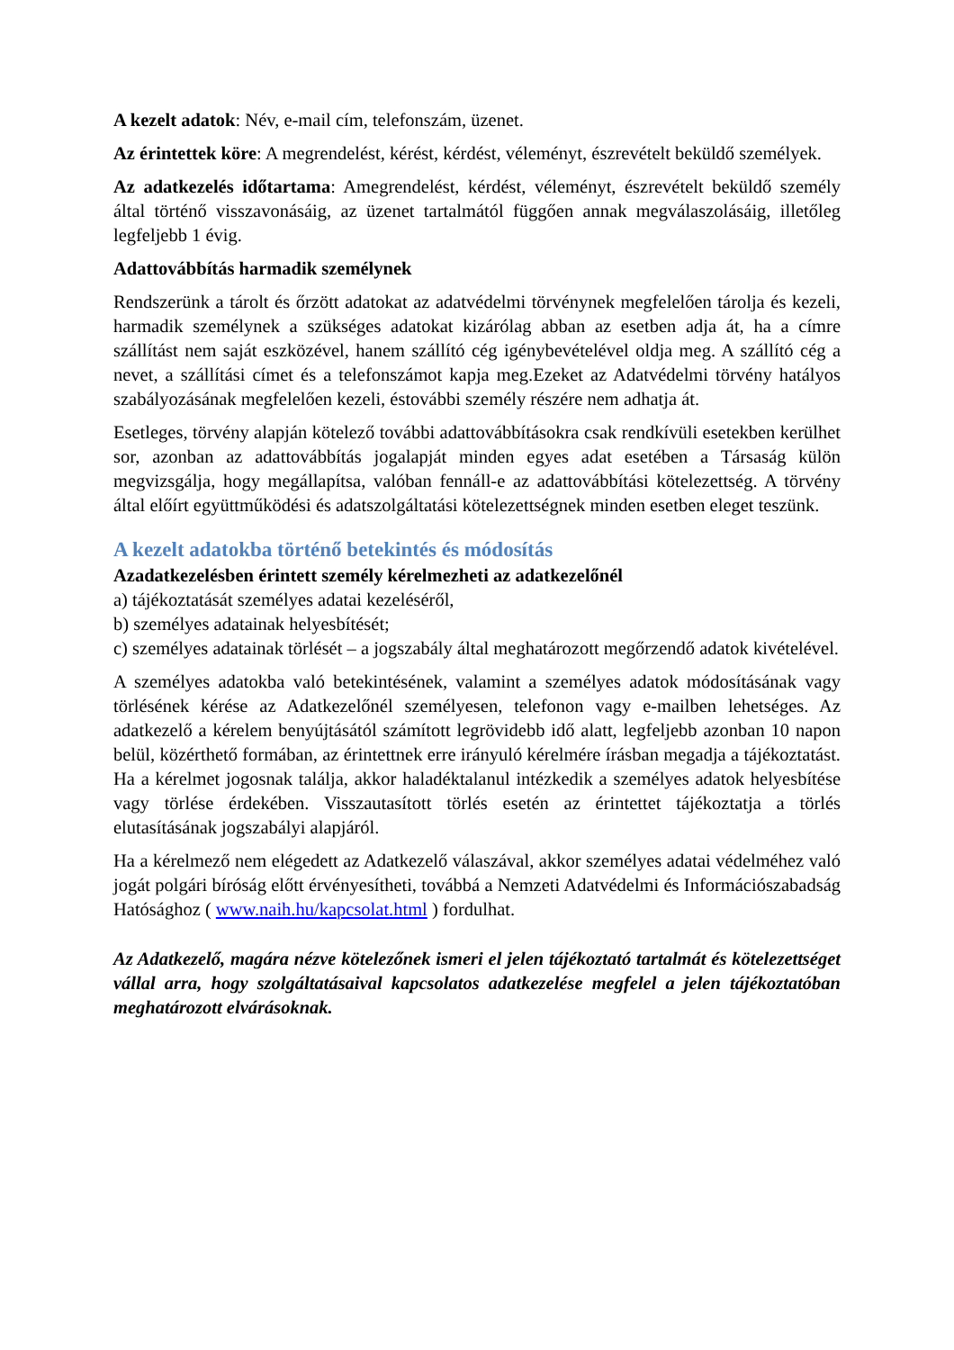A kezelt adatok: Név, e-mail cím, telefonszám, üzenet.
Az érintettek köre: A megrendelést, kérést, kérdést, véleményt, észrevételt beküldő személyek.
Az adatkezelés időtartama: Amegrendelést, kérdést, véleményt, észrevételt beküldő személy által történő visszavonásáig, az üzenet tartalmától függően annak megválaszolásáig, illetőleg legfeljebb 1 évig.
Adattovábbítás harmadik személynek
Rendszerünk a tárolt és őrzött adatokat az adatvédelmi törvénynek megfelelően tárolja és kezeli, harmadik személynek a szükséges adatokat kizárólag abban az esetben adja át, ha a címre szállítást nem saját eszközével, hanem szállító cég igénybevételével oldja meg. A szállító cég a nevet, a szállítási címet és a telefonszámot kapja meg.Ezeket az Adatvédelmi törvény hatályos szabályozásának megfelelően kezeli, éstovábbi személy részére nem adhatja át.
Esetleges, törvény alapján kötelező további adattovábbításokra csak rendkívüli esetekben kerülhet sor, azonban az adattovábbítás jogalapját minden egyes adat esetében a Társaság külön megvizsgálja, hogy megállapítsa, valóban fennáll-e az adattovábbítási kötelezettség. A törvény által előírt együttműködési és adatszolgáltatási kötelezettségnek minden esetben eleget teszünk.
A kezelt adatokba történő betekintés és módosítás
Azadatkezelésben érintett személy kérelmezheti az adatkezelőnél
a) tájékoztatását személyes adatai kezeléséről,
b) személyes adatainak helyesbítését;
c) személyes adatainak törlését – a jogszabály által meghatározott megőrzendő adatok kivételével.
A személyes adatokba való betekintésének, valamint a személyes adatok módosításának vagy törlésének kérése az Adatkezelőnél személyesen, telefonon vagy e-mailben lehetséges. Az adatkezelő a kérelem benyújtásától számított legrövidebb idő alatt, legfeljebb azonban 10 napon belül, közérthető formában, az érintettnek erre irányuló kérelmére írásban megadja a tájékoztatást. Ha a kérelmet jogosnak találja, akkor haladéktalanul intézkedik a személyes adatok helyesbítése vagy törlése érdekében. Visszautasított törlés esetén az érintettet tájékoztatja a törlés elutasításának jogszabályi alapjáról.
Ha a kérelmező nem elégedett az Adatkezelő válaszával, akkor személyes adatai védelméhez való jogát polgári bíróság előtt érvényesítheti, továbbá a Nemzeti Adatvédelmi és Információszabadság Hatósághoz ( www.naih.hu/kapcsolat.html ) fordulhat.
Az Adatkezelő, magára nézve kötelezőnek ismeri el jelen tájékoztató tartalmát és kötelezettséget vállal arra, hogy szolgáltatásaival kapcsolatos adatkezelése megfelel a jelen tájékoztatóban meghatározott elvárásoknak.